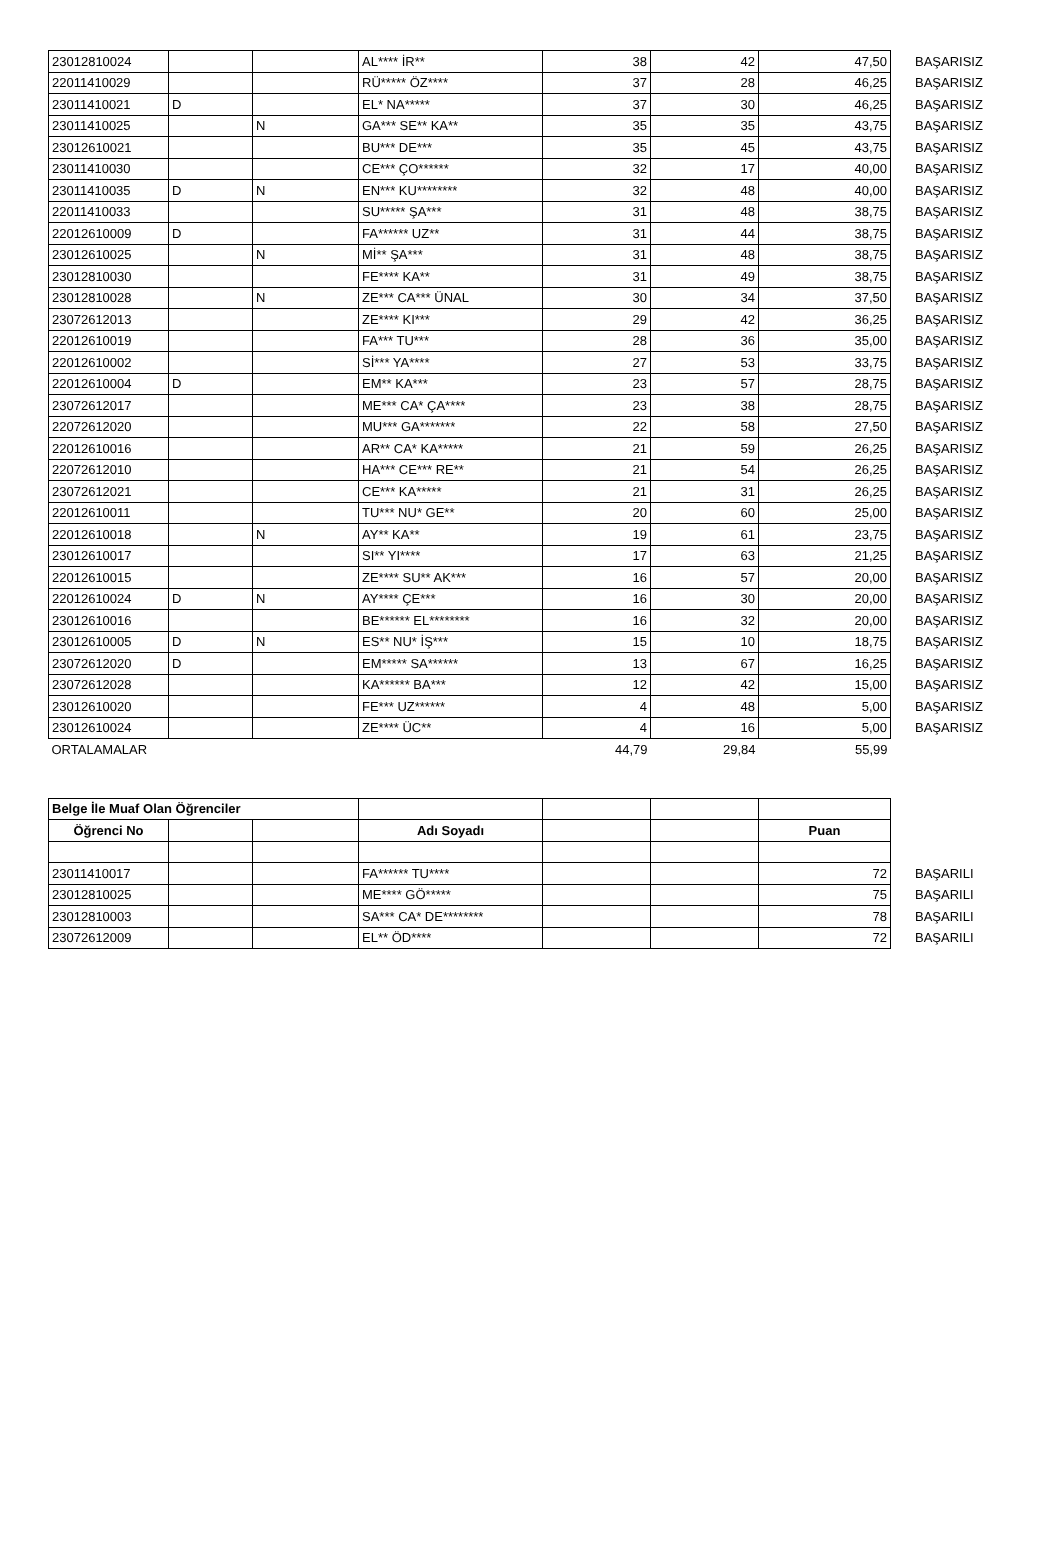| 23012810024 | | | AL**** İR** | 38 | 42 | 47,50 | BAŞARISIZ |
| 22011410029 | | | RÜ***** ÖZ**** | 37 | 28 | 46,25 | BAŞARISIZ |
| 23011410021 | D | | EL* NA***** | 37 | 30 | 46,25 | BAŞARISIZ |
| 23011410025 | | N | GA*** SE** KA** | 35 | 35 | 43,75 | BAŞARISIZ |
| 23012610021 | | | BU*** DE*** | 35 | 45 | 43,75 | BAŞARISIZ |
| 23011410030 | | | CE*** ÇO****** | 32 | 17 | 40,00 | BAŞARISIZ |
| 23011410035 | D | N | EN*** KU******** | 32 | 48 | 40,00 | BAŞARISIZ |
| 22011410033 | | | SU***** ŞA*** | 31 | 48 | 38,75 | BAŞARISIZ |
| 22012610009 | D | | FA****** UZ** | 31 | 44 | 38,75 | BAŞARISIZ |
| 23012610025 | | N | Mİ** ŞA*** | 31 | 48 | 38,75 | BAŞARISIZ |
| 23012810030 | | | FE**** KA** | 31 | 49 | 38,75 | BAŞARISIZ |
| 23012810028 | | N | ZE*** CA*** ÜNAL | 30 | 34 | 37,50 | BAŞARISIZ |
| 23072612013 | | | ZE**** KI*** | 29 | 42 | 36,25 | BAŞARISIZ |
| 22012610019 | | | FA*** TU*** | 28 | 36 | 35,00 | BAŞARISIZ |
| 22012610002 | | | Sİ*** YA**** | 27 | 53 | 33,75 | BAŞARISIZ |
| 22012610004 | D | | EM** KA*** | 23 | 57 | 28,75 | BAŞARISIZ |
| 23072612017 | | | ME*** CA* ÇA**** | 23 | 38 | 28,75 | BAŞARISIZ |
| 22072612020 | | | MU*** GA******* | 22 | 58 | 27,50 | BAŞARISIZ |
| 22012610016 | | | AR** CA* KA***** | 21 | 59 | 26,25 | BAŞARISIZ |
| 22072612010 | | | HA*** CE*** RE** | 21 | 54 | 26,25 | BAŞARISIZ |
| 23072612021 | | | CE*** KA***** | 21 | 31 | 26,25 | BAŞARISIZ |
| 22012610011 | | | TU*** NU* GE** | 20 | 60 | 25,00 | BAŞARISIZ |
| 22012610018 | | N | AY** KA** | 19 | 61 | 23,75 | BAŞARISIZ |
| 23012610017 | | | SI** YI**** | 17 | 63 | 21,25 | BAŞARISIZ |
| 22012610015 | | | ZE**** SU** AK*** | 16 | 57 | 20,00 | BAŞARISIZ |
| 22012610024 | D | N | AY**** ÇE*** | 16 | 30 | 20,00 | BAŞARISIZ |
| 23012610016 | | | BE****** EL******** | 16 | 32 | 20,00 | BAŞARISIZ |
| 23012610005 | D | N | ES** NU* İŞ*** | 15 | 10 | 18,75 | BAŞARISIZ |
| 23072612020 | D | | EM***** SA****** | 13 | 67 | 16,25 | BAŞARISIZ |
| 23072612028 | | | KA****** BA*** | 12 | 42 | 15,00 | BAŞARISIZ |
| 23012610020 | | | FE*** UZ****** | 4 | 48 | 5,00 | BAŞARISIZ |
| 23012610024 | | | ZE**** ÜC** | 4 | 16 | 5,00 | BAŞARISIZ |
| ORTALAMALAR | | | | 44,79 | 29,84 | 55,99 | |
| Belge İle Muaf Olan Öğrenciler | | | | | | | |
| Öğrenci No | | | Adı Soyadı | | | Puan | |
| 23011410017 | | | FA****** TU**** | | | 72 | BAŞARILI |
| 23012810025 | | | ME**** GÖ***** | | | 75 | BAŞARILI |
| 23012810003 | | | SA*** CA* DE******** | | | 78 | BAŞARILI |
| 23072612009 | | | EL** ÖD**** | | | 72 | BAŞARILI |